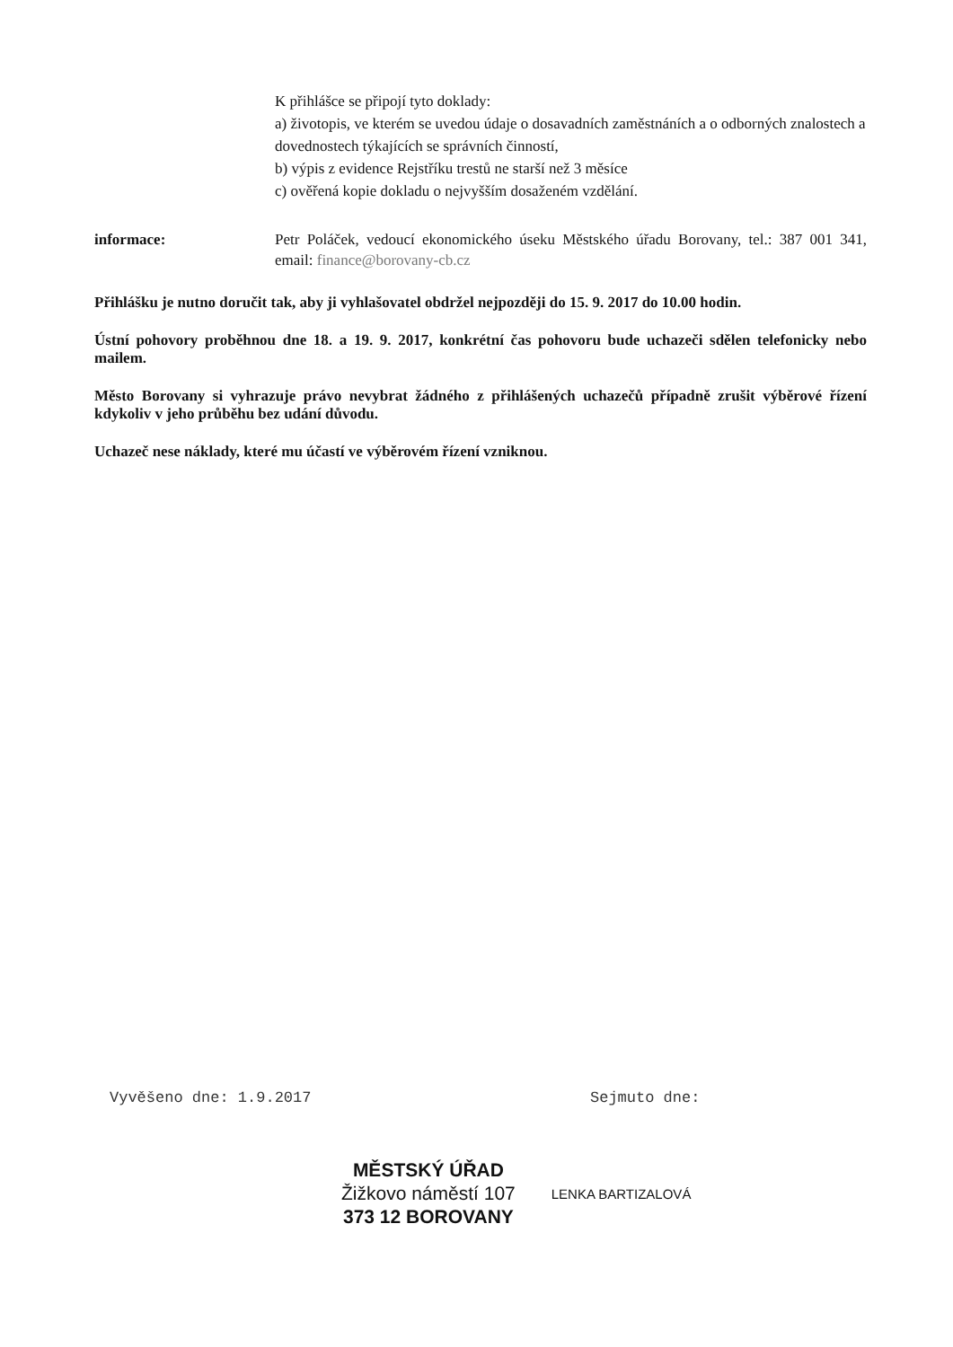K přihlášce se připojí tyto doklady:
a) životopis, ve kterém se uvedou údaje o dosavadních zaměstnáních a o odborných znalostech a dovednostech týkajících se správních činností,
b) výpis z evidence Rejstříku trestů ne starší než 3 měsíce
c) ověřená kopie dokladu o nejvyšším dosaženém vzdělání.
informace: Petr Poláček, vedoucí ekonomického úseku Městského úřadu Borovany, tel.: 387 001 341, email: finance@borovany-cb.cz
Přihlášku je nutno doručit tak, aby ji vyhlašovatel obdržel nejpozději do 15. 9. 2017 do 10.00 hodin.
Ústní pohovory proběhnou dne 18. a 19. 9. 2017, konkrétní čas pohovoru bude uchazeči sdělen telefonicky nebo mailem.
Město Borovany si vyhrazuje právo nevybrat žádného z přihlášených uchazečů případně zrušit výběrové řízení kdykoliv v jeho průběhu bez udání důvodu.
Uchazeč nese náklady, které mu účastí ve výběrovém řízení vzniknou.
Vyvěšeno dne: 1.9.2017 Sejmuto dne:
MĚSTSKÝ ÚŘAD
Žižkovo náměstí 107
373 12 BOROVANY
LENKA BARTIZALOVÁ